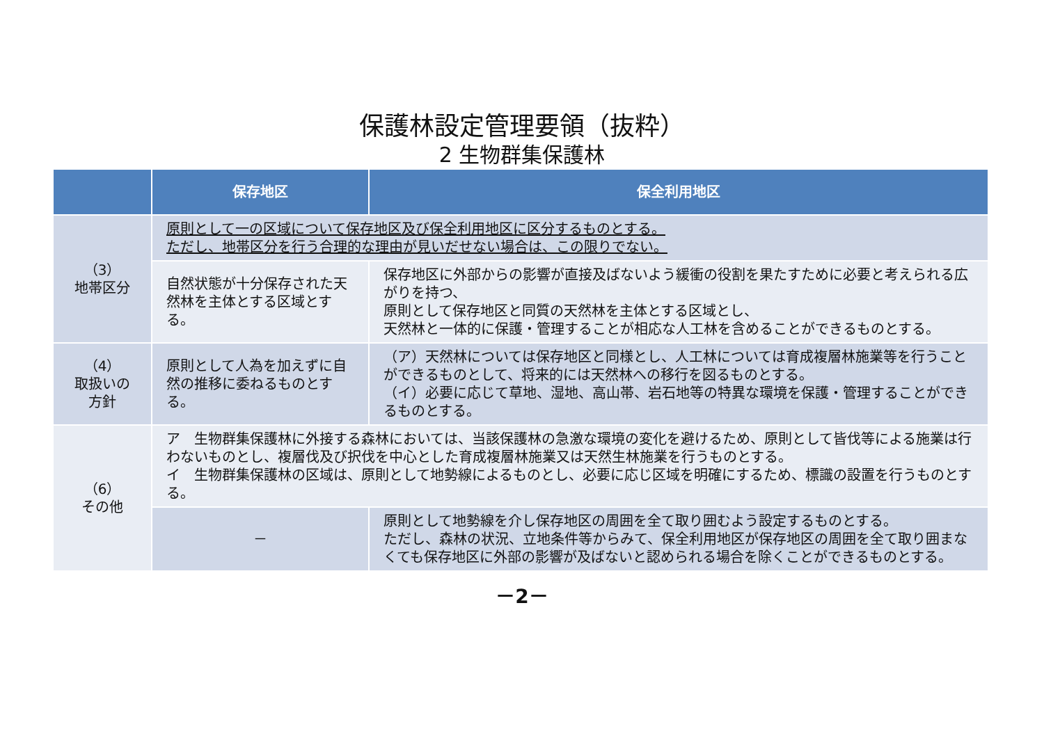保護林設定管理要領（抜粋）
2 生物群集保護林
| | 保存地区 | 保全利用地区 |
| --- | --- | --- |
| （3） 地帯区分 | 原則として一の区域について保存地区及び保全利用地区に区分するものとする。 ただし、地帯区分を行う合理的な理由が見いだせない場合は、この限りでない。 | |
| | 自然状態が十分保存された天然林を主体とする区域とする。 | 保存地区に外部からの影響が直接及ばないよう緩衝の役割を果たすために必要と考えられる広がりを持つ、 原則として保存地区と同質の天然林を主体とする区域とし、 天然林と一体的に保護・管理することが相応な人工林を含めることができるものとする。 |
| （4） 取扱いの 方針 | 原則として人為を加えずに自然の推移に委ねるものとする。 | （ア）天然林については保存地区と同様とし、人工林については育成複層林施業等を行うことができるものとして、将来的には天然林への移行を図るものとする。 （イ）必要に応じて草地、湿地、高山帯、岩石地等の特異な環境を保護・管理することができるものとする。 |
| （6） その他 | ア 生物群集保護林に外接する森林においては、当該保護林の急激な環境の変化を避けるため、原則として皆伐等による施業は行わないものとし、複層伐及び択伐を中心とした育成複層林施業又は天然生林施業を行うものとする。 イ 生物群集保護林の区域は、原則として地勢線によるものとし、必要に応じ区域を明確にするため、標識の設置を行うものとする。 | |
| | － | 原則として地勢線を介し保存地区の周囲を全て取り囲むよう設定するものとする。 ただし、森林の状況、立地条件等からみて、保全利用地区が保存地区の周囲を全て取り囲まなくても保存地区に外部の影響が及ばないと認められる場合を除くことができるものとする。 |
－2－